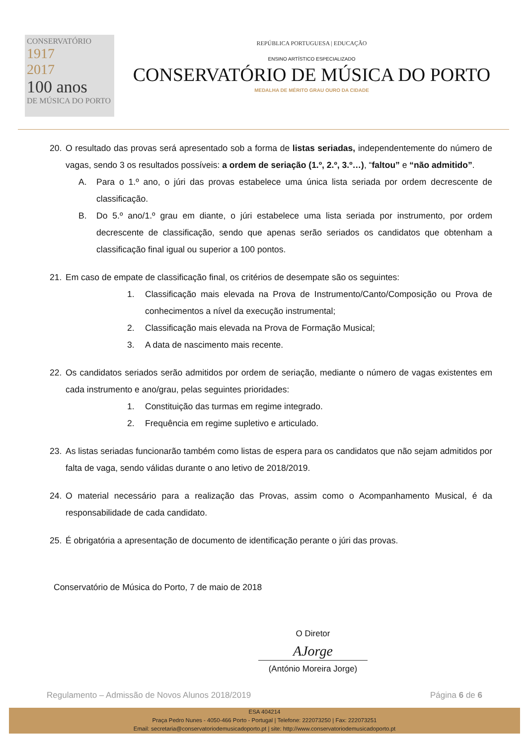CONSERVATÓRIO
1917
2017
100 anos
DE MÚSICA DO PORTO
REPÚBLICA PORTUGUESA | EDUCAÇÃO
ENSINO ARTÍSTICO ESPECIALIZADO
CONSERVATÓRIO DE MÚSICA DO PORTO
MEDALHA DE MÉRITO GRAU OURO DA CIDADE
20. O resultado das provas será apresentado sob a forma de listas seriadas, independentemente do número de vagas, sendo 3 os resultados possíveis: a ordem de seriação (1.º, 2.º, 3.º…), “faltou” e “não admitido”.
A. Para o 1.º ano, o júri das provas estabelece uma única lista seriada por ordem decrescente de classificação.
B. Do 5.º ano/1.º grau em diante, o júri estabelece uma lista seriada por instrumento, por ordem decrescente de classificação, sendo que apenas serão seriados os candidatos que obtenham a classificação final igual ou superior a 100 pontos.
21. Em caso de empate de classificação final, os critérios de desempate são os seguintes:
1. Classificação mais elevada na Prova de Instrumento/Canto/Composição ou Prova de conhecimentos a nível da execução instrumental;
2. Classificação mais elevada na Prova de Formação Musical;
3. A data de nascimento mais recente.
22. Os candidatos seriados serão admitidos por ordem de seriação, mediante o número de vagas existentes em cada instrumento e ano/grau, pelas seguintes prioridades:
1. Constituição das turmas em regime integrado.
2. Frequência em regime supletivo e articulado.
23. As listas seriadas funcionarão também como listas de espera para os candidatos que não sejam admitidos por falta de vaga, sendo válidas durante o ano letivo de 2018/2019.
24. O material necessário para a realização das Provas, assim como o Acompanhamento Musical, é da responsabilidade de cada candidato.
25. É obrigatória a apresentação de documento de identificação perante o júri das provas.
Conservatório de Música do Porto, 7 de maio de 2018
O Diretor
AJorge
(António Moreira Jorge)
Regulamento – Admissão de Novos Alunos 2018/2019 Página 6 de 6
ESA 404214
Praça Pedro Nunes - 4050-466 Porto - Portugal | Telefone: 222073250 | Fax: 222073251
Email: secretaria@conservatoriodemusicadoporto.pt | site: http://www.conservatoriodemusicadoporto.pt